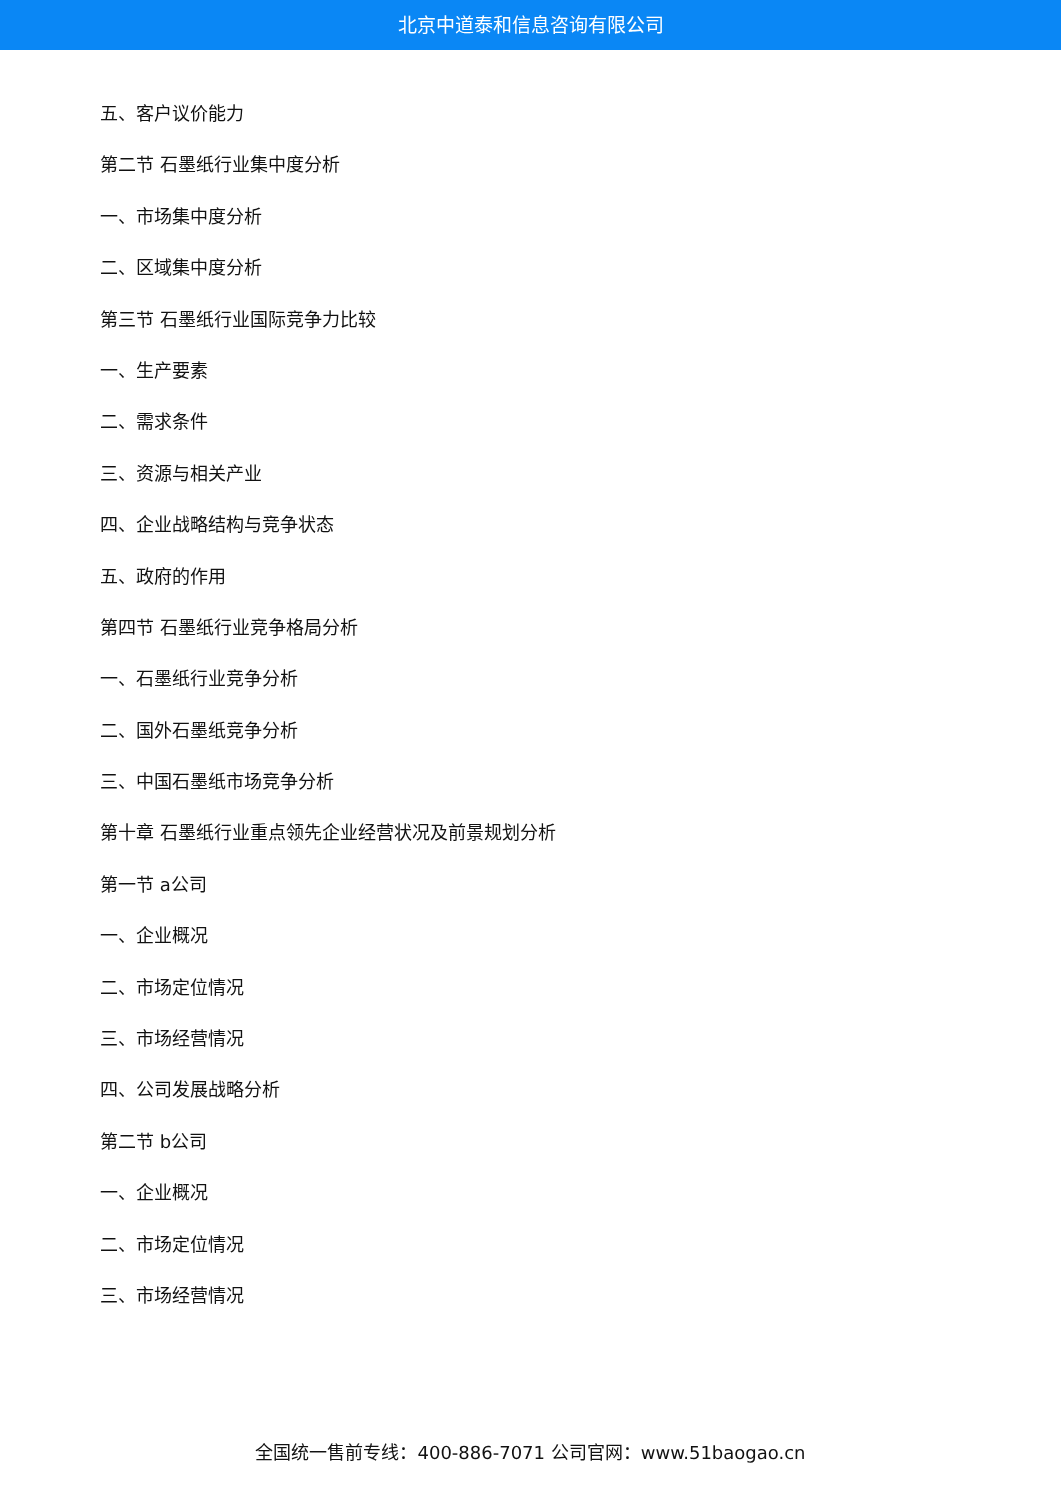北京中道泰和信息咨询有限公司
五、客户议价能力
第二节 石墨纸行业集中度分析
一、市场集中度分析
二、区域集中度分析
第三节 石墨纸行业国际竞争力比较
一、生产要素
二、需求条件
三、资源与相关产业
四、企业战略结构与竞争状态
五、政府的作用
第四节 石墨纸行业竞争格局分析
一、石墨纸行业竞争分析
二、国外石墨纸竞争分析
三、中国石墨纸市场竞争分析
第十章 石墨纸行业重点领先企业经营状况及前景规划分析
第一节 a公司
一、企业概况
二、市场定位情况
三、市场经营情况
四、公司发展战略分析
第二节 b公司
一、企业概况
二、市场定位情况
三、市场经营情况
全国统一售前专线：400-886-7071 公司官网：www.51baogao.cn